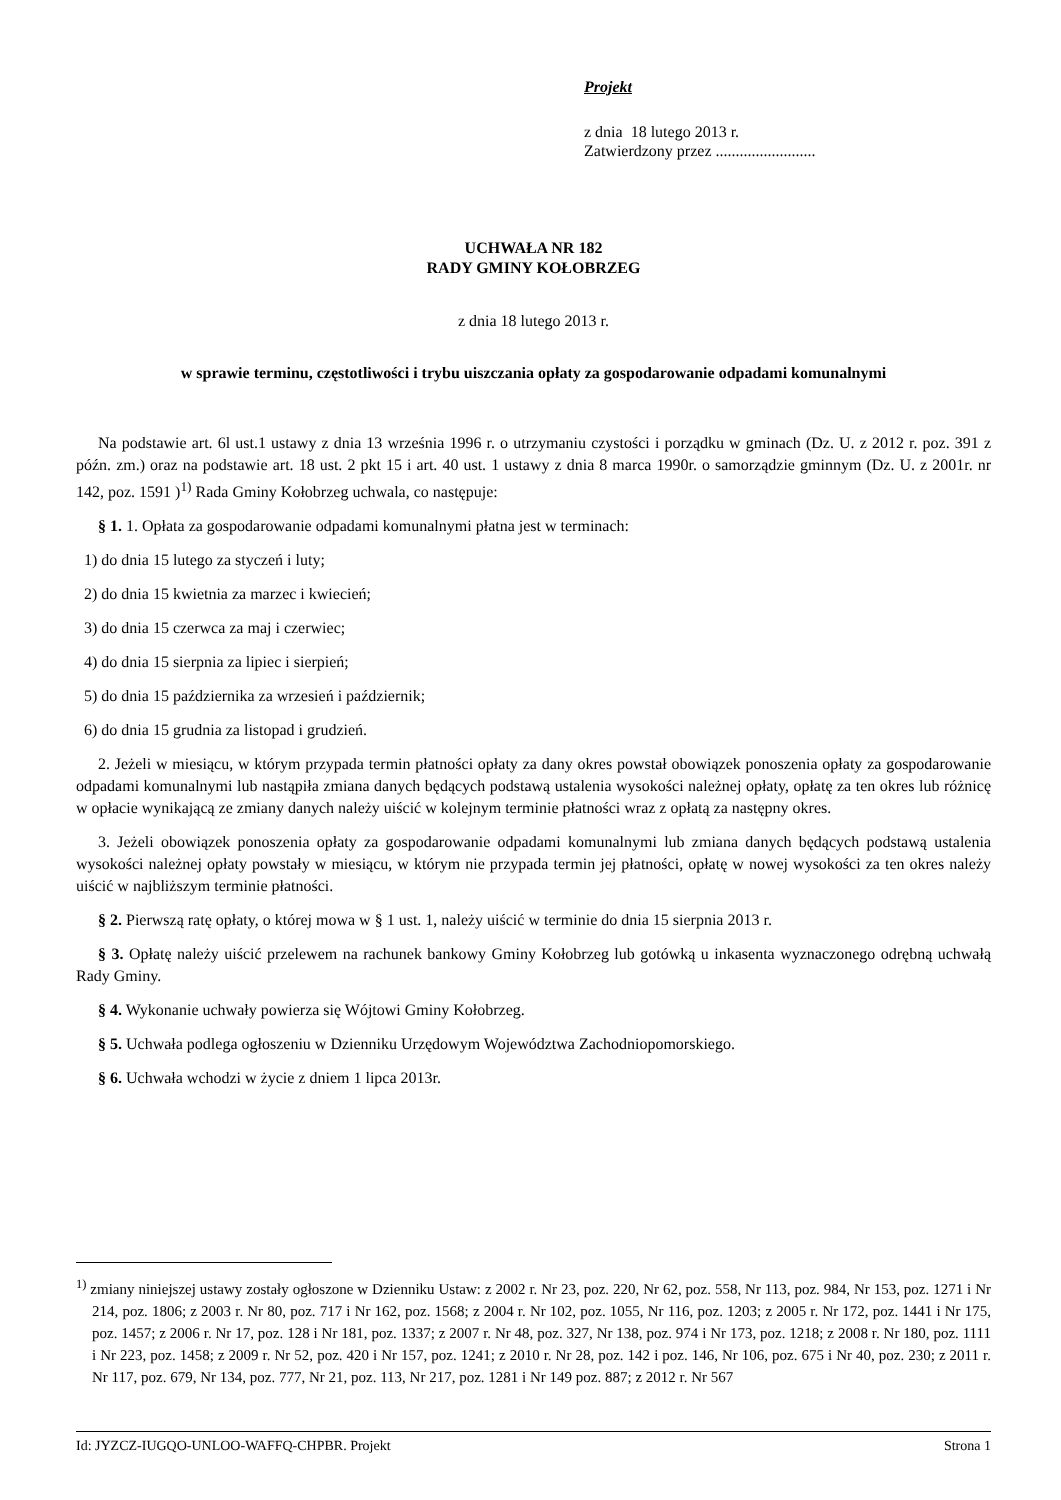Projekt
z dnia 18 lutego 2013 r.
Zatwierdzony przez .........................
UCHWAŁA NR 182
RADY GMINY KOŁOBRZEG
z dnia 18 lutego 2013 r.
w sprawie terminu, częstotliwości i trybu uiszczania opłaty za gospodarowanie odpadami komunalnymi
Na podstawie art. 6l ust.1 ustawy z dnia 13 września 1996 r. o utrzymaniu czystości i porządku w gminach (Dz. U. z 2012 r. poz. 391 z późn. zm.) oraz na podstawie art. 18 ust. 2 pkt 15 i art. 40 ust. 1 ustawy z dnia 8 marca 1990r. o samorządzie gminnym (Dz. U. z 2001r. nr 142, poz. 1591 )<sup>1)</sup> Rada Gminy Kołobrzeg uchwala, co następuje:
§ 1. 1. Opłata za gospodarowanie odpadami komunalnymi płatna jest w terminach:
1) do dnia 15 lutego za styczeń i luty;
2) do dnia 15 kwietnia za marzec i kwiecień;
3) do dnia 15 czerwca za maj i czerwiec;
4) do dnia 15 sierpnia za lipiec i sierpień;
5) do dnia 15 października za wrzesień i październik;
6) do dnia 15 grudnia za listopad i grudzień.
2. Jeżeli w miesiącu, w którym przypada termin płatności opłaty za dany okres powstał obowiązek ponoszenia opłaty za gospodarowanie odpadami komunalnymi lub nastąpiła zmiana danych będących podstawą ustalenia wysokości należnej opłaty, opłatę za ten okres lub różnicę w opłacie wynikającą ze zmiany danych należy uiścić w kolejnym terminie płatności wraz z opłatą za następny okres.
3. Jeżeli obowiązek ponoszenia opłaty za gospodarowanie odpadami komunalnymi lub zmiana danych będących podstawą ustalenia wysokości należnej opłaty powstały w miesiącu, w którym nie przypada termin jej płatności, opłatę w nowej wysokości za ten okres należy uiścić w najbliższym terminie płatności.
§ 2. Pierwszą ratę opłaty, o której mowa w § 1 ust. 1, należy uiścić w terminie do dnia 15 sierpnia 2013 r.
§ 3. Opłatę należy uiścić przelewem na rachunek bankowy Gminy Kołobrzeg lub gotówką u inkasenta wyznaczonego odrębną uchwałą Rady Gminy.
§ 4. Wykonanie uchwały powierza się Wójtowi Gminy Kołobrzeg.
§ 5. Uchwała podlega ogłoszeniu w Dzienniku Urzędowym Województwa Zachodniopomorskiego.
§ 6. Uchwała wchodzi w życie z dniem 1 lipca 2013r.
<sup>1)</sup> zmiany niniejszej ustawy zostały ogłoszone w Dzienniku Ustaw: z 2002 r. Nr 23, poz. 220, Nr 62, poz. 558, Nr 113, poz. 984, Nr 153, poz. 1271 i Nr 214, poz. 1806; z 2003 r. Nr 80, poz. 717 i Nr 162, poz. 1568; z 2004 r. Nr 102, poz. 1055, Nr 116, poz. 1203; z 2005 r. Nr 172, poz. 1441 i Nr 175, poz. 1457; z 2006 r. Nr 17, poz. 128 i Nr 181, poz. 1337; z 2007 r. Nr 48, poz. 327, Nr 138, poz. 974 i Nr 173, poz. 1218; z 2008 r. Nr 180, poz. 1111 i Nr 223, poz. 1458; z 2009 r. Nr 52, poz. 420 i Nr 157, poz. 1241; z 2010 r. Nr 28, poz. 142 i poz. 146, Nr 106, poz. 675 i Nr 40, poz. 230; z 2011 r. Nr 117, poz. 679, Nr 134, poz. 777, Nr 21, poz. 113, Nr 217, poz. 1281 i Nr 149 poz. 887; z 2012 r. Nr 567
Id: JYZCZ-IUGQO-UNLOO-WAFFQ-CHPBR. Projekt Strona 1